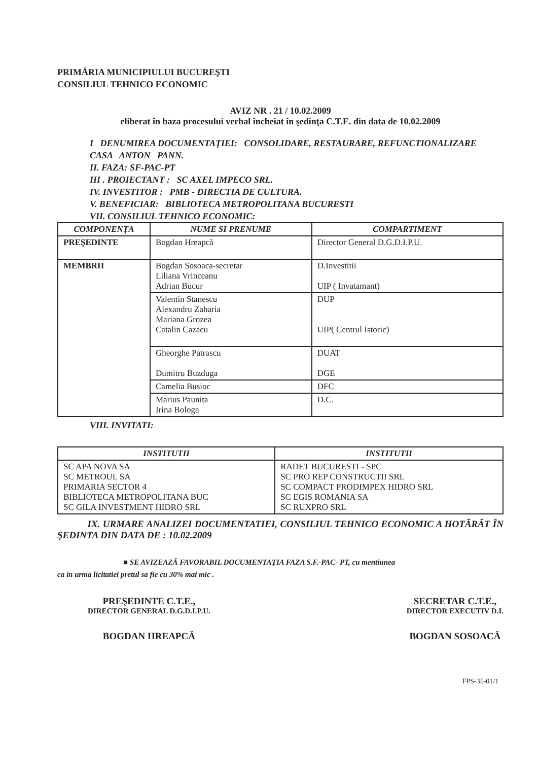PRIMĂRIA MUNICIPIULUI BUCUREŞTI
CONSILIUL TEHNICO ECONOMIC
AVIZ NR . 21 / 10.02.2009
eliberat în baza procesului verbal încheiat în şedinţa C.T.E. din data de 10.02.2009
I DENUMIREA DOCUMENTAŢIEI: CONSOLIDARE, RESTAURARE, REFUNCTIONALIZARE CASA ANTON PANN.
II. FAZA: SF-PAC-PT
III . PROIECTANT : SC AXEL IMPECO SRL.
IV. INVESTITOR : PMB - DIRECTIA DE CULTURA.
V. BENEFICIAR: BIBLIOTECA METROPOLITANA BUCURESTI
VII. CONSILIUL TEHNICO ECONOMIC:
| COMPONENŢA | NUME SI PRENUME | COMPARTIMENT |
| --- | --- | --- |
| PREŞEDINTE | Bogdan Hreapcă | Director General D.G.D.I.P.U. |
| MEMBRII | Bogdan Sosoaca-secretar Liliana Vrinceanu Adrian Bucur | D.Investitii UIP ( Invatamant) |
| | Valentin Stanescu Alexandru Zaharia Mariana Grozea Catalin Cazacu | DUP UIP( Centrul Istoric) |
| | Gheorghe Patrascu Dumitru Buzduga | DUAT DGE |
| | Camelia Busioc | DFC |
| | Marius Paunita Irina Bologa | D.C. |
VIII. INVITATI:
| INSTITUTII | INSTITUTII |
| --- | --- |
| SC APA NOVA SA SC METROUL SA PRIMARIA SECTOR 4 BIBLIOTECA METROPOLITANA BUC SC GILA INVESTMENT HIDRO SRL | RADET BUCURESTI - SPC SC PRO REP CONSTRUCTII SRL SC COMPACT PRODIMPEX HIDRO SRL SC EGIS ROMANIA SA SC RUXPRO SRL |
IX. URMARE ANALIZEI DOCUMENTATIEI, CONSILIUL TEHNICO ECONOMIC A HOTĂRÂT ÎN ŞEDINTA DIN DATA DE : 10.02.2009
■ SE AVIZEAZĂ FAVORABIL DOCUMENTAŢIA FAZA S.F.-PAC- PT, cu mentiunea
ca in urma licitatiei pretul sa fie cu 30% mai mic .
PREŞEDINTE C.T.E.,
DIRECTOR GENERAL D.G.D.I.P.U.
BOGDAN HREAPCĂ
SECRETAR C.T.E.,
DIRECTOR EXECUTIV D.I.
BOGDAN SOSOACĂ
FPS-35-01/1